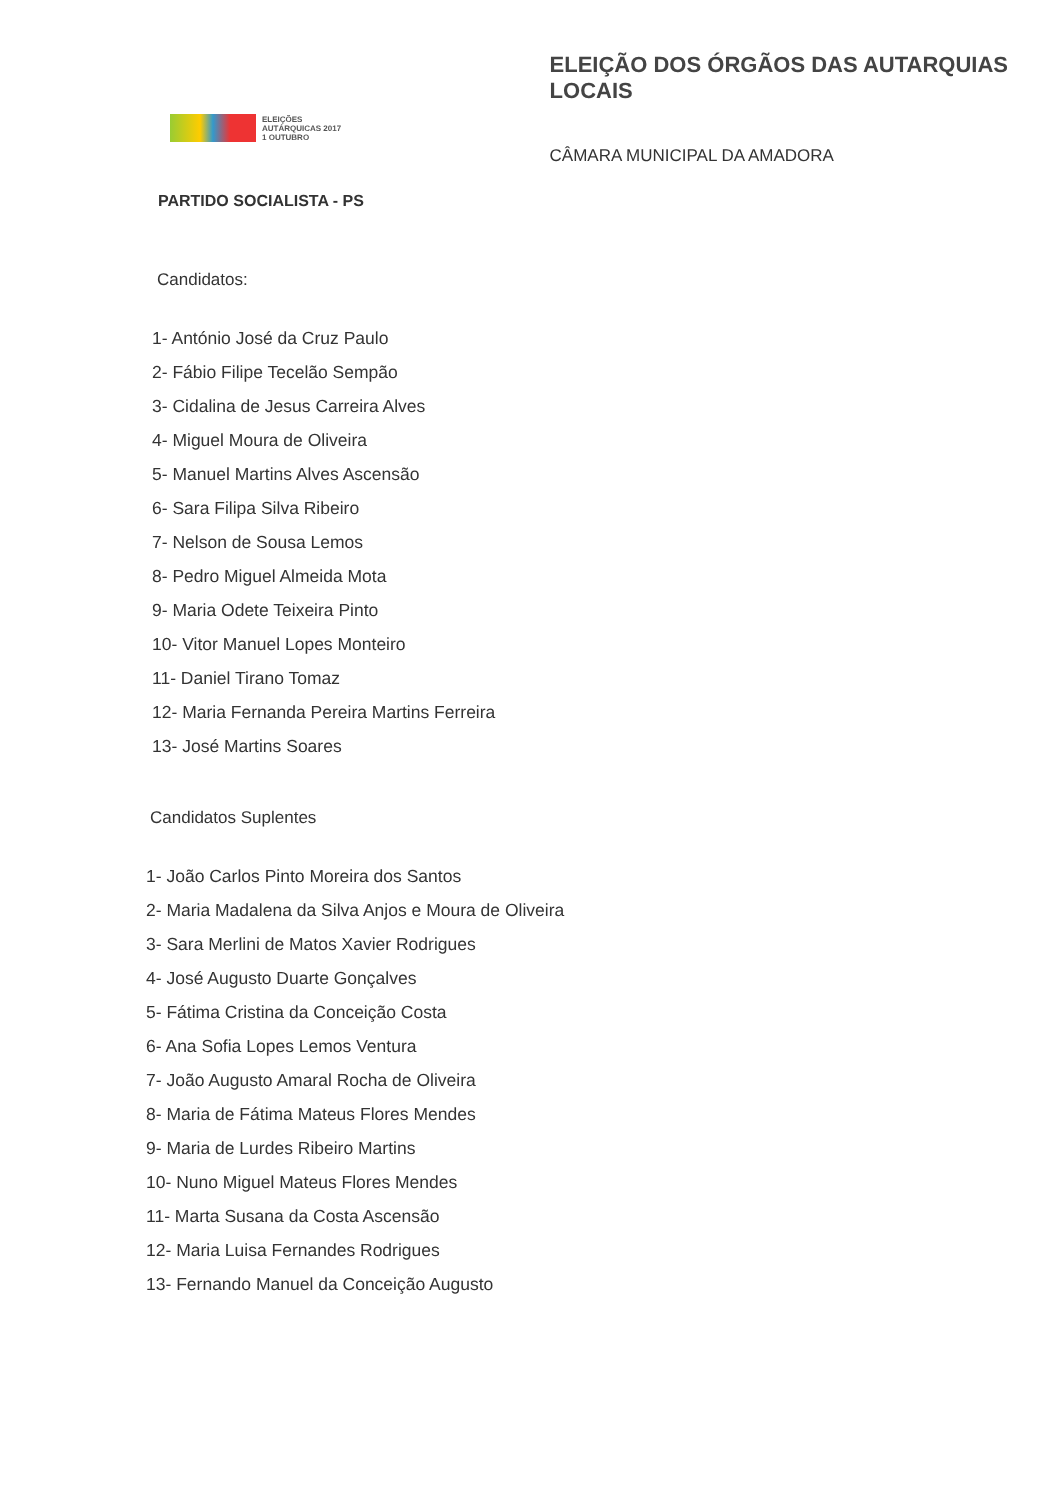ELEIÇÕES
AUTÁRQUICAS 2017
1 OUTUBRO
ELEIÇÃO DOS ÓRGÃOS DAS AUTARQUIAS LOCAIS
CÂMARA MUNICIPAL DA AMADORA
PARTIDO SOCIALISTA - PS
Candidatos:
1- António José da Cruz Paulo
2- Fábio Filipe Tecelão Sempão
3- Cidalina de Jesus Carreira Alves
4- Miguel Moura de Oliveira
5- Manuel Martins Alves Ascensão
6- Sara Filipa Silva Ribeiro
7- Nelson de Sousa Lemos
8- Pedro Miguel Almeida Mota
9- Maria Odete Teixeira Pinto
10- Vitor Manuel Lopes Monteiro
11- Daniel Tirano Tomaz
12- Maria Fernanda Pereira Martins Ferreira
13- José Martins Soares
Candidatos Suplentes
1- João Carlos Pinto Moreira dos Santos
2- Maria Madalena da Silva Anjos e Moura de Oliveira
3- Sara Merlini de Matos Xavier Rodrigues
4- José Augusto Duarte Gonçalves
5- Fátima Cristina da Conceição Costa
6- Ana Sofia Lopes Lemos Ventura
7- João Augusto Amaral Rocha de Oliveira
8- Maria de Fátima Mateus Flores Mendes
9- Maria de Lurdes Ribeiro Martins
10- Nuno Miguel Mateus Flores Mendes
11- Marta Susana da Costa Ascensão
12- Maria Luisa Fernandes Rodrigues
13- Fernando Manuel da Conceição Augusto